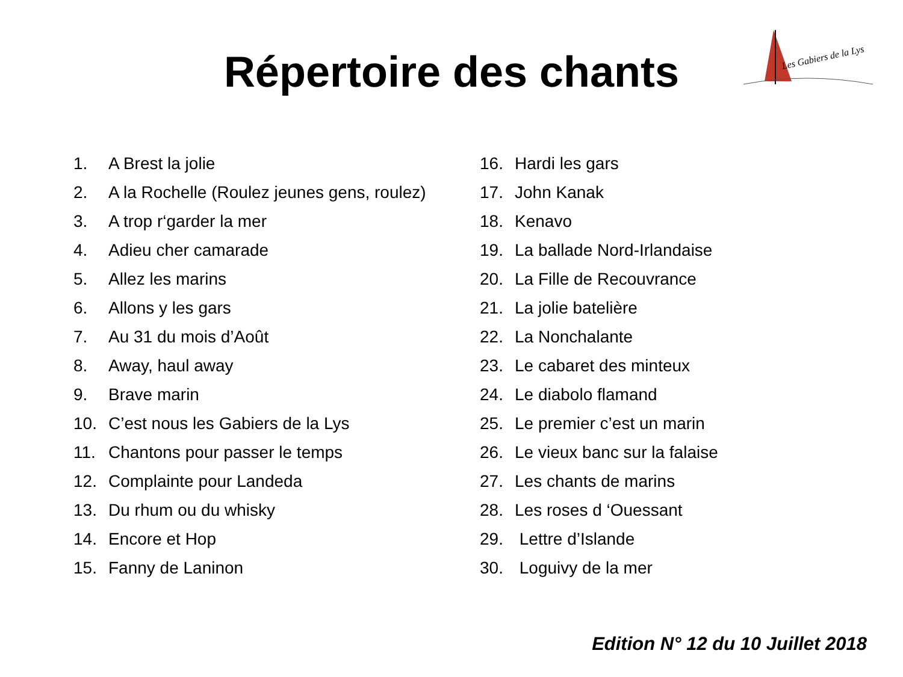Répertoire des chants
Les Gabiers de la Lys
1. A Brest la jolie
2. A la Rochelle (Roulez jeunes gens, roulez)
3. A trop r‘garder la mer
4. Adieu cher camarade
5. Allez les marins
6. Allons y les gars
7. Au 31 du mois d’Août
8. Away, haul away
9. Brave marin
10. C’est nous les Gabiers de la Lys
11. Chantons pour passer le temps
12. Complainte pour Landeda
13. Du rhum ou du whisky
14. Encore et Hop
15. Fanny de Laninon
16. Hardi les gars
17. John Kanak
18. Kenavo
19. La ballade Nord-Irlandaise
20. La Fille de Recouvrance
21. La jolie batelière
22. La Nonchalante
23. Le cabaret des minteux
24. Le diabolo flamand
25. Le premier c’est un marin
26. Le vieux banc sur la falaise
27. Les chants de marins
28. Les roses d ‘Ouessant
29. Lettre d’Islande
30. Loguivy de la mer
Edition N° 12 du 10 Juillet 2018